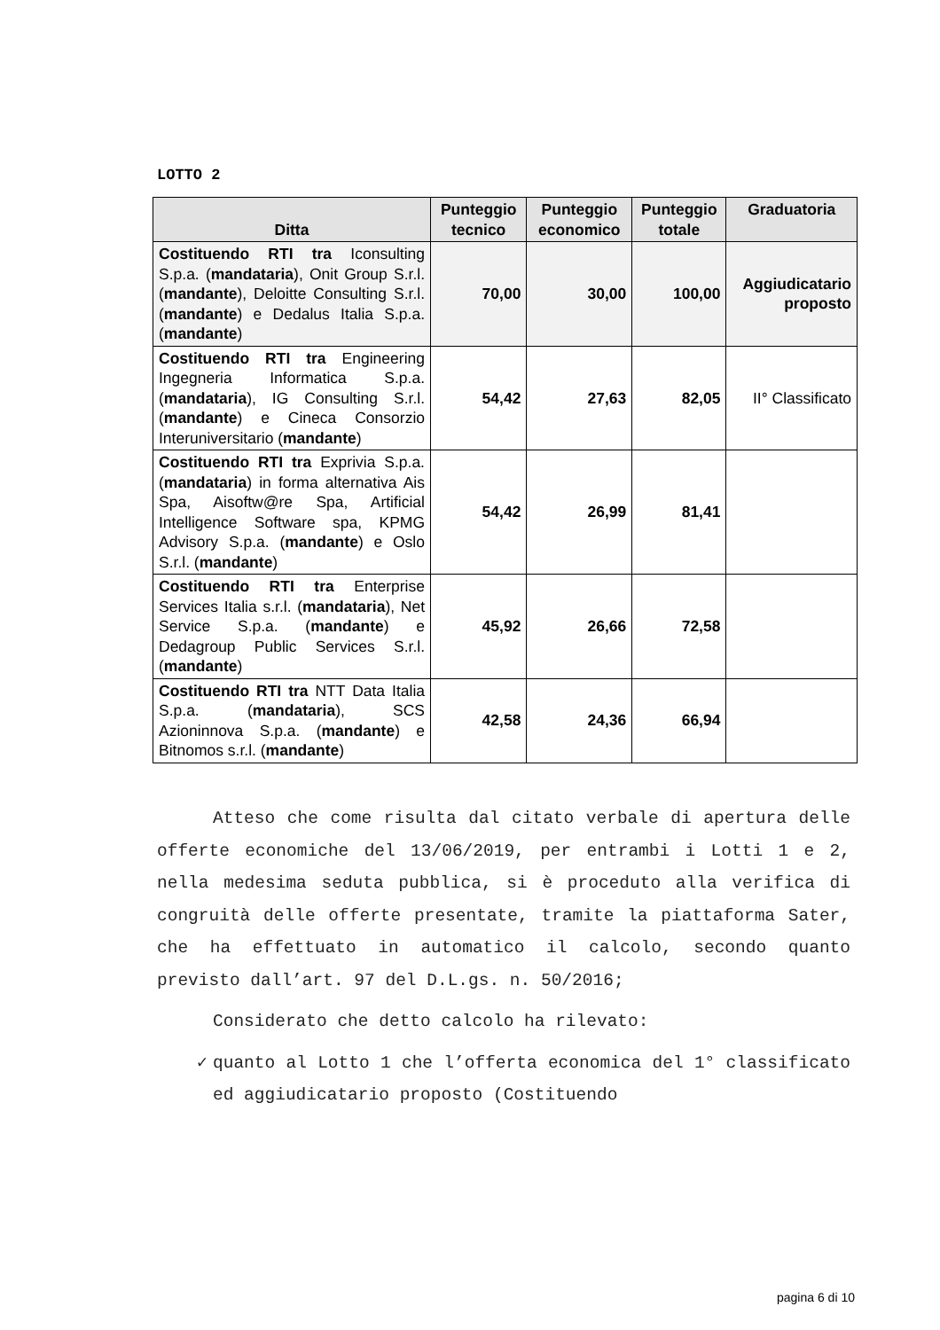LOTTO 2
| Ditta | Punteggio tecnico | Punteggio economico | Punteggio totale | Graduatoria |
| --- | --- | --- | --- | --- |
| Costituendo RTI tra Iconsulting S.p.a. ( mandataria ), Onit Group S.r.l. ( mandante ), Deloitte Consulting S.r.l. ( mandante ) e Dedalus Italia S.p.a. ( mandante ) | 70,00 | 30,00 | 100,00 | Aggiudicatario proposto |
| Costituendo RTI tra Engineering Ingegneria Informatica S.p.a. ( mandataria ), IG Consulting S.r.l. ( mandante ) e Cineca Consorzio Interuniversitario ( mandante ) | 54,42 | 27,63 | 82,05 | II° Classificato |
| Costituendo RTI tra Exprivia S.p.a. ( mandataria ) in forma alternativa Ais Spa, Aisoftw@re Spa, Artificial Intelligence Software spa, KPMG Advisory S.p.a. ( mandante ) e Oslo S.r.l. ( mandante ) | 54,42 | 26,99 | 81,41 | |
| Costituendo RTI tra Enterprise Services Italia s.r.l. ( mandataria ), Net Service S.p.a. ( mandante ) e Dedagroup Public Services S.r.l. ( mandante ) | 45,92 | 26,66 | 72,58 | |
| Costituendo RTI tra NTT Data Italia S.p.a. ( mandataria ), SCS Azioninnova S.p.a. ( mandante ) e Bitnomos s.r.l. ( mandante ) | 42,58 | 24,36 | 66,94 | |
Atteso che come risulta dal citato verbale di apertura delle offerte economiche del 13/06/2019, per entrambi i Lotti 1 e 2, nella medesima seduta pubblica, si è proceduto alla verifica di congruità delle offerte presentate, tramite la piattaforma Sater, che ha effettuato in automatico il calcolo, secondo quanto previsto dall’art. 97 del D.L.gs. n. 50/2016;
Considerato che detto calcolo ha rilevato:
✓ quanto al Lotto 1 che l’offerta economica del 1° classificato ed aggiudicatario proposto (Costituendo
pagina 6 di 10